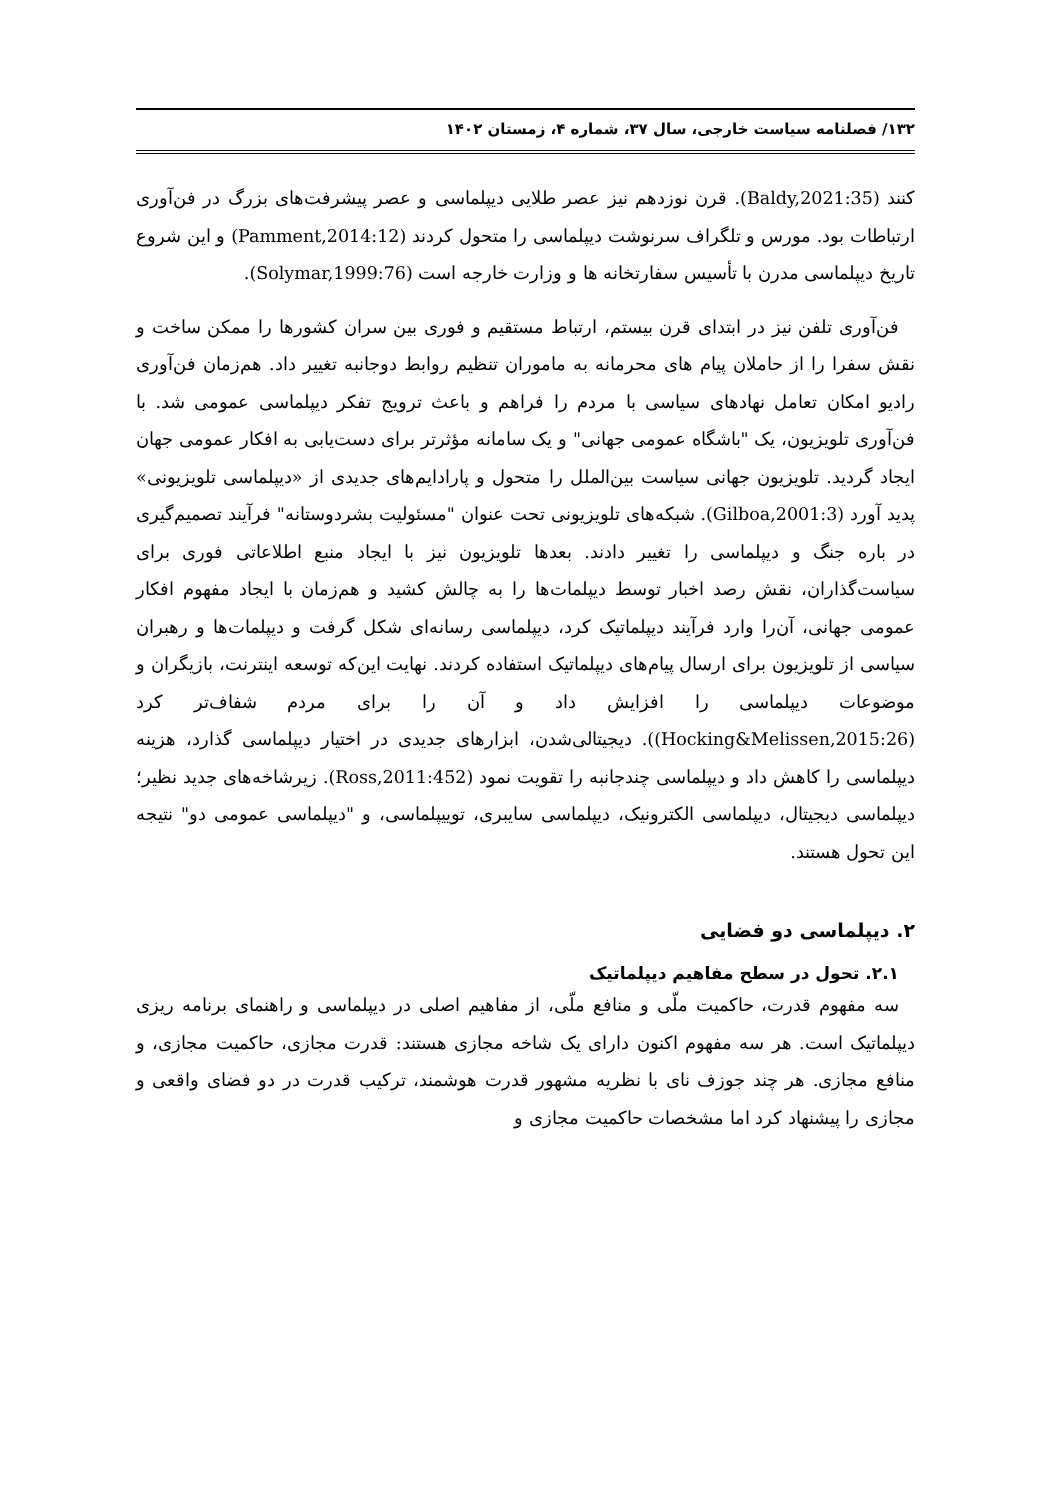۱۳۲/ فصلنامه سیاست خارجی، سال ۳۷، شماره ۴، زمستان ۱۴۰۲
کنند (Baldy,2021:35). قرن نوزدهم نیز عصر طلایی دیپلماسی و عصر پیشرفت‌های بزرگ در فن‌آوری ارتباطات بود. مورس و تلگراف سرنوشت دیپلماسی را متحول کردند (Pamment,2014:12) و این شروع تاریخ دیپلماسی مدرن با تأسیس سفارتخانه ها و وزارت خارجه است (Solymar,1999:76).
فن‌آوری تلفن نیز در ابتدای قرن بیستم، ارتباط مستقیم و فوری بین سران کشورها را ممکن ساخت و نقش سفرا را از حاملان پیام های محرمانه به ماموران تنظیم روابط دوجانبه تغییر داد. هم‌زمان فن‌آوری رادیو امکان تعامل نهادهای سیاسی با مردم را فراهم و باعث ترویج تفکر دیپلماسی عمومی شد. با فن‌آوری تلویزیون، یک "باشگاه عمومی جهانی" و یک سامانه مؤثرتر برای دست‌یابی به افکار عمومی جهان ایجاد گردید. تلویزیون جهانی سیاست بین‌الملل را متحول و پارادایم‌های جدیدی از «دیپلماسی تلویزیونی» پدید آورد (Gilboa,2001:3). شبکه‌های تلویزیونی تحت عنوان "مسئولیت بشردوستانه" فرآیند تصمیم‌گیری در باره جنگ و دیپلماسی را تغییر دادند. بعدها تلویزیون نیز با ایجاد منبع اطلاعاتی فوری برای سیاست‌گذاران، نقش رصد اخبار توسط دیپلمات‌ها را به چالش کشید و هم‌زمان با ایجاد مفهوم افکار عمومی جهانی، آن‌را وارد فرآیند دیپلماتیک کرد، دیپلماسی رسانه‌ای شکل گرفت و دیپلمات‌ها و رهبران سیاسی از تلویزیون برای ارسال پیام‌های دیپلماتیک استفاده کردند. نهایت این‌که توسعه اینترنت، بازیگران و موضوعات دیپلماسی را افزایش داد و آن را برای مردم شفاف‌تر کرد (Hocking&Melissen,2015:26)). دیجیتالی‌شدن، ابزارهای جدیدی در اختیار دیپلماسی گذارد، هزینه دیپلماسی را کاهش داد و دیپلماسی چندجانبه را تقویت نمود (Ross,2011:452). زیرشاخه‌های جدید نظیر؛ دیپلماسی دیجیتال، دیپلماسی الکترونیک، دیپلماسی سایبری، توییپلماسی، و "دیپلماسی عمومی دو" نتیجه این تحول هستند.
۲. دیپلماسی دو فضایی
۲.۱. تحول در سطح مفاهیم دیپلماتیک
سه مفهوم قدرت، حاکمیت ملّی و منافع ملّی، از مفاهیم اصلی در دیپلماسی و راهنمای برنامه ریزی دیپلماتیک است. هر سه مفهوم اکنون دارای یک شاخه مجازی هستند: قدرت مجازی، حاکمیت مجازی، و منافع مجازی. هر چند جوزف نای با نظریه مشهور قدرت هوشمند، ترکیب قدرت در دو فضای واقعی و مجازی را پیشنهاد کرد اما مشخصات حاکمیت مجازی و